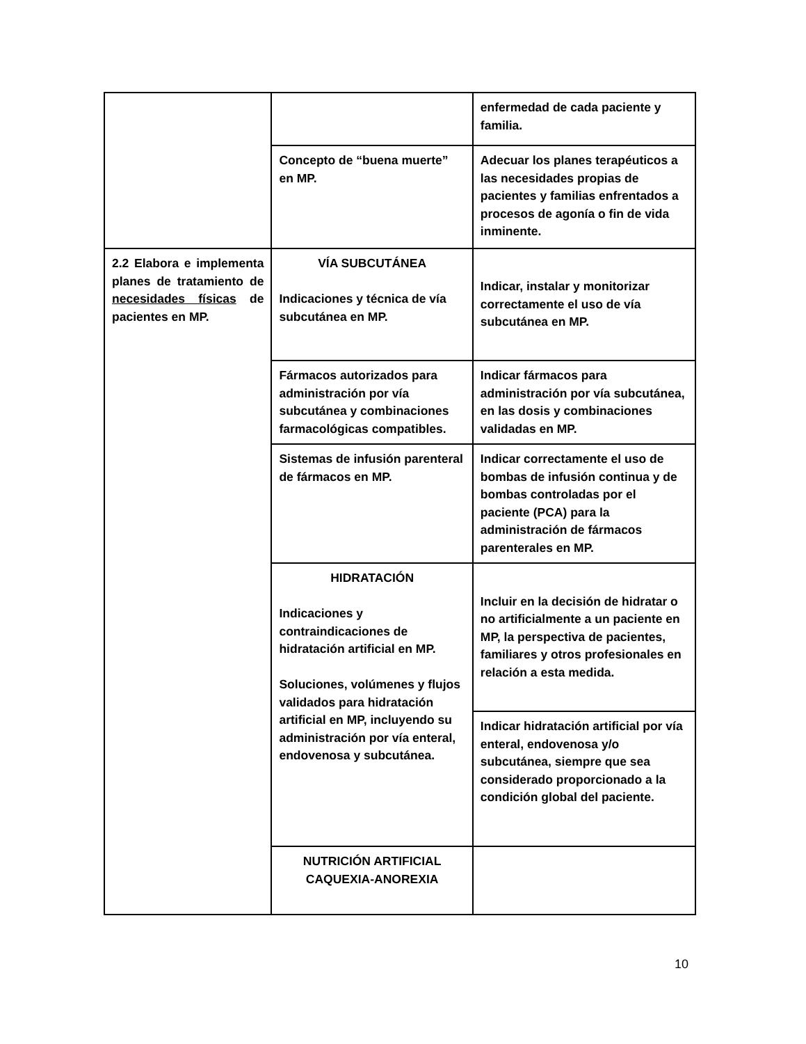| | | enfermedad de cada paciente y familia. |
| | Concepto de “buena muerte” en MP. | Adecuar los planes terapéuticos a las necesidades propias de pacientes y familias enfrentados a procesos de agonía o fin de vida inminente. |
| 2.2 Elabora e implementa planes de tratamiento de necesidades físicas de pacientes en MP. | VÍA SUBCUTÁNEA Indicaciones y técnica de vía subcutánea en MP. | Indicar, instalar y monitorizar correctamente el uso de vía subcutánea en MP. |
| | Fármacos autorizados para administración por vía subcutánea y combinaciones farmacológicas compatibles. | Indicar fármacos para administración por vía subcutánea, en las dosis y combinaciones validadas en MP. |
| | Sistemas de infusión parenteral de fármacos en MP. | Indicar correctamente el uso de bombas de infusión continua y de bombas controladas por el paciente (PCA) para la administración de fármacos parenterales en MP. |
| | HIDRATACIÓN Indicaciones y contraindicaciones de hidratación artificial en MP. Soluciones, volúmenes y flujos validados para hidratación artificial en MP, incluyendo su administración por vía enteral, endovenosa y subcutánea. | Incluir en la decisión de hidratar o no artificialmente a un paciente en MP, la perspectiva de pacientes, familiares y otros profesionales en relación a esta medida. |
| | | Indicar hidratación artificial por vía enteral, endovenosa y/o subcutánea, siempre que sea considerado proporcionado a la condición global del paciente. |
| | NUTRICIÓN ARTIFICIAL CAQUEXIA-ANOREXIA | |
10